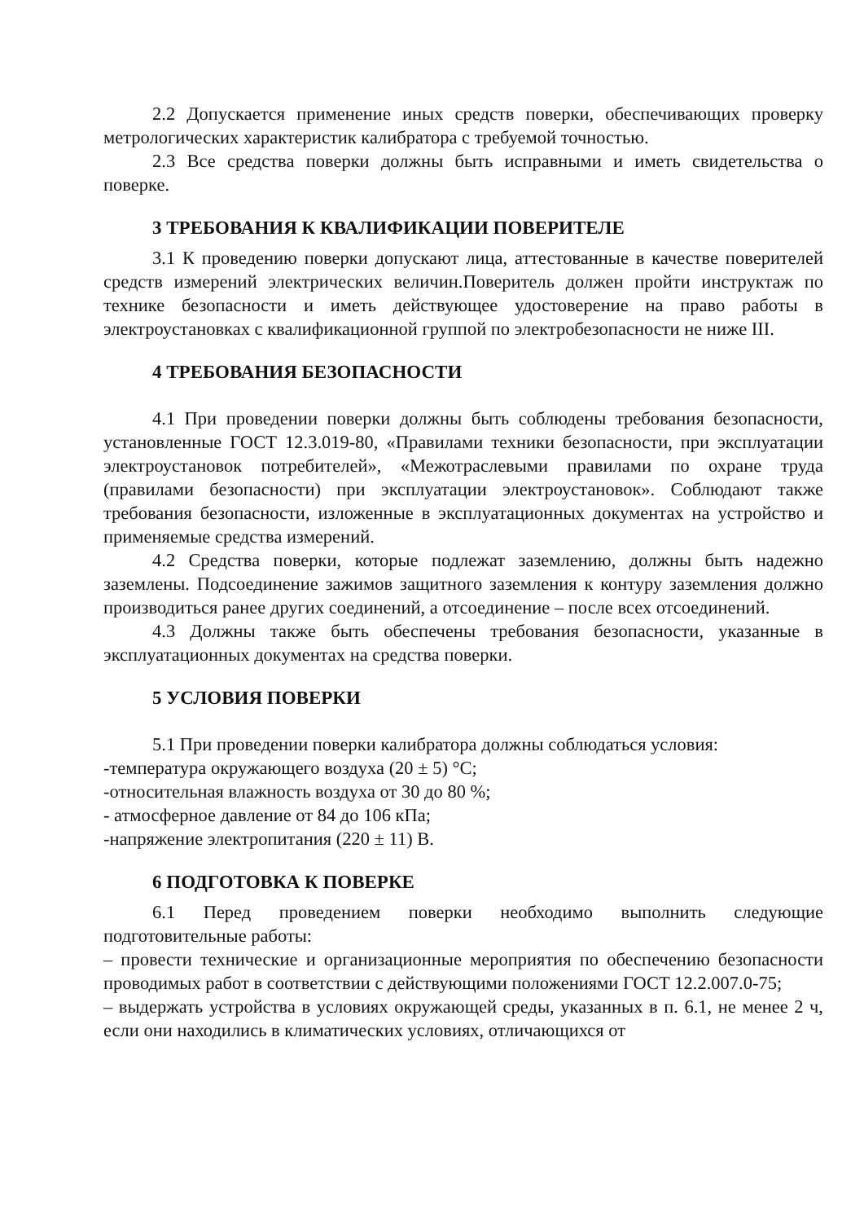2.2 Допускается применение иных средств поверки, обеспечивающих проверку метрологических характеристик калибратора с требуемой точностью.
2.3 Все средства поверки должны быть исправными и иметь свидетельства о поверке.
3 ТРЕБОВАНИЯ К КВАЛИФИКАЦИИ ПОВЕРИТЕЛЕ
3.1 К проведению поверки допускают лица, аттестованные в качестве поверителей средств измерений электрических величин.Поверитель должен пройти инструктаж по технике безопасности и иметь действующее удостоверение на право работы в электроустановках с квалификационной группой по электробезопасности не ниже III.
4 ТРЕБОВАНИЯ БЕЗОПАСНОСТИ
4.1 При проведении поверки должны быть соблюдены требования безопасности, установленные ГОСТ 12.3.019-80, «Правилами техники безопасности, при эксплуатации электроустановок потребителей», «Межотраслевыми правилами по охране труда (правилами безопасности) при эксплуатации электроустановок». Соблюдают также требования безопасности, изложенные в эксплуатационных документах на устройство и применяемые средства измерений.
4.2 Средства поверки, которые подлежат заземлению, должны быть надежно заземлены. Подсоединение зажимов защитного заземления к контуру заземления должно производиться ранее других соединений, а отсоединение – после всех отсоединений.
4.3 Должны также быть обеспечены требования безопасности, указанные в эксплуатационных документах на средства поверки.
5 УСЛОВИЯ ПОВЕРКИ
5.1 При проведении поверки калибратора должны соблюдаться условия:
-температура окружающего воздуха (20 ± 5) °С;
-относительная влажность воздуха от 30 до 80 %;
- атмосферное давление от 84 до 106 кПа;
-напряжение электропитания (220 ± 11) В.
6 ПОДГОТОВКА К ПОВЕРКЕ
6.1 Перед проведением поверки необходимо выполнить следующие подготовительные работы:
– провести технические и организационные мероприятия по обеспечению безопасности проводимых работ в соответствии с действующими положениями ГОСТ 12.2.007.0-75;
– выдержать устройства в условиях окружающей среды, указанных в п. 6.1, не менее 2 ч, если они находились в климатических условиях, отличающихся от